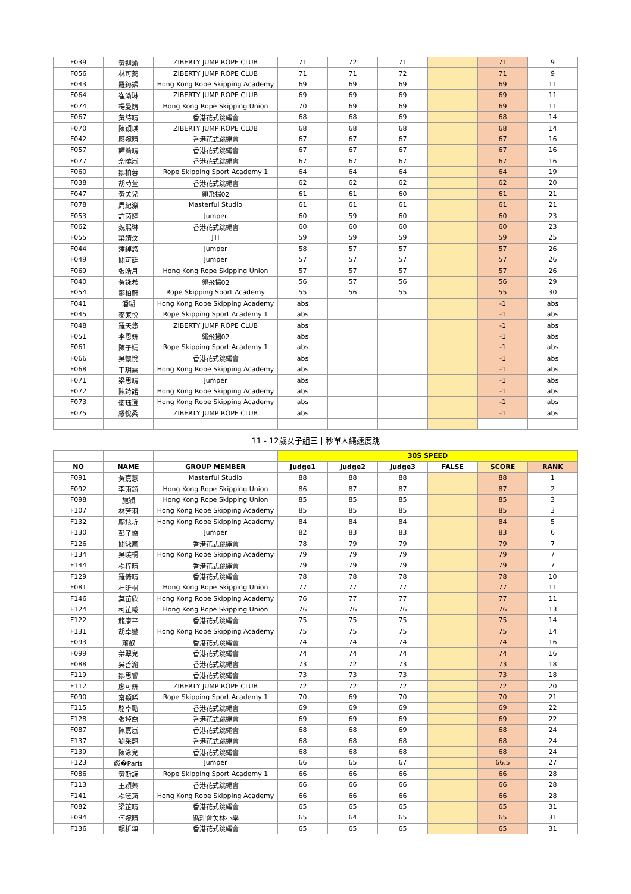| F039 | 黃迦渝 | ZIBERTY JUMP ROPE CLUB | 71 | 72 | 71 | | 71 | 9 |
| F056 | 林可蕎 | ZIBERTY JUMP ROPE CLUB | 71 | 71 | 72 | | 71 | 9 |
| F043 | 羅鈊鍒 | Hong Kong Rope Skipping Academy | 69 | 69 | 69 | | 69 | 11 |
| F064 | 崔渝琳 | ZIBERTY JUMP ROPE CLUB | 69 | 69 | 69 | | 69 | 11 |
| F074 | 楊曼婧 | Hong Kong Rope Skipping Union | 70 | 69 | 69 | | 69 | 11 |
| F067 | 黃詩晴 | 香港花式跳繩會 | 68 | 68 | 69 | | 68 | 14 |
| F070 | 陳穎琪 | ZIBERTY JUMP ROPE CLUB | 68 | 68 | 68 | | 68 | 14 |
| F042 | 廖婉晴 | 香港花式跳繩會 | 67 | 67 | 67 | | 67 | 16 |
| F057 | 譚蕎晴 | 香港花式跳繩會 | 67 | 67 | 67 | | 67 | 16 |
| F077 | 佘曉嵐 | 香港花式跳繩會 | 67 | 67 | 67 | | 67 | 16 |
| F060 | 鄒柏蓉 | Rope Skipping Sport Academy 1 | 64 | 64 | 64 | | 64 | 19 |
| F038 | 胡芍萱 | 香港花式跳繩會 | 62 | 62 | 62 | | 62 | 20 |
| F047 | 黃美兒 | 繩飛揚02 | 61 | 61 | 60 | | 61 | 21 |
| F078 | 周紀濼 | Masterful Studio | 61 | 61 | 61 | | 61 | 21 |
| F053 | 許茵婷 | Jumper | 60 | 59 | 60 | | 60 | 23 |
| F062 | 魏熙琳 | 香港花式跳繩會 | 60 | 60 | 60 | | 60 | 23 |
| F055 | 梁靖汶 | JTI | 59 | 59 | 59 | | 59 | 25 |
| F044 | 潘綽悠 | Jumper | 58 | 57 | 57 | | 57 | 26 |
| F049 | 關可廷 | Jumper | 57 | 57 | 57 | | 57 | 26 |
| F069 | 張皓月 | Hong Kong Rope Skipping Union | 57 | 57 | 57 | | 57 | 26 |
| F040 | 黃詠希 | 繩飛揚02 | 56 | 57 | 56 | | 56 | 29 |
| F054 | 鄒柏蔚 | Rope Skipping Sport Academy | 55 | 56 | 55 | | 55 | 30 |
| F041 | 潘瑚 | Hong Kong Rope Skipping Academy | abs | | | | -1 | abs |
| F045 | 麥家悦 | Rope Skipping Sport Academy 1 | abs | | | | -1 | abs |
| F048 | 羅天悠 | ZIBERTY JUMP ROPE CLUB | abs | | | | -1 | abs |
| F051 | 李恩妍 | 繩飛揚02 | abs | | | | -1 | abs |
| F061 | 陳子嫣 | Rope Skipping Sport Academy 1 | abs | | | | -1 | abs |
| F066 | 吳懷悅 | 香港花式跳繩會 | abs | | | | -1 | abs |
| F068 | 王玥霖 | Hong Kong Rope Skipping Academy | abs | | | | -1 | abs |
| F071 | 梁思晴 | Jumper | abs | | | | -1 | abs |
| F072 | 陳詩諾 | Hong Kong Rope Skipping Academy | abs | | | | -1 | abs |
| F073 | 衞珏澄 | Hong Kong Rope Skipping Academy | abs | | | | -1 | abs |
| F075 | 繆悅柔 | ZIBERTY JUMP ROPE CLUB | abs | | | | -1 | abs |
| 11 - 12歲女子組三十秒單人繩速度跳 | | | | | | | | |
| | | | 30S SPEED | | | | | |
| NO | NAME | GROUP MEMBER | Judge1 | Judge2 | Judge3 | FALSE | SCORE | RANK |
| F091 | 黃嘉慧 | Masterful Studio | 88 | 88 | 88 | | 88 | 1 |
| F092 | 李雨錡 | Hong Kong Rope Skipping Union | 86 | 87 | 87 | | 87 | 2 |
| F098 | 施穎 | Hong Kong Rope Skipping Union | 85 | 85 | 85 | | 85 | 3 |
| F107 | 林芳羽 | Hong Kong Rope Skipping Academy | 85 | 85 | 85 | | 85 | 3 |
| F132 | 鄺鉉圻 | Hong Kong Rope Skipping Academy | 84 | 84 | 84 | | 84 | 5 |
| F130 | 彭子僑 | Jumper | 82 | 83 | 83 | | 83 | 6 |
| F126 | 關泳嵐 | 香港花式跳繩會 | 78 | 79 | 79 | | 79 | 7 |
| F134 | 吳曉桐 | Hong Kong Rope Skipping Academy | 79 | 79 | 79 | | 79 | 7 |
| F144 | 楊梓晴 | 香港花式跳繩會 | 79 | 79 | 79 | | 79 | 7 |
| F129 | 羅倚晴 | 香港花式跳繩會 | 78 | 78 | 78 | | 78 | 10 |
| F081 | 杜昕桐 | Hong Kong Rope Skipping Union | 77 | 77 | 77 | | 77 | 11 |
| F146 | 莫苗欣 | Hong Kong Rope Skipping Academy | 76 | 77 | 77 | | 77 | 11 |
| F124 | 柯芷曦 | Hong Kong Rope Skipping Union | 76 | 76 | 76 | | 76 | 13 |
| F122 | 龍康平 | 香港花式跳繩會 | 75 | 75 | 75 | | 75 | 14 |
| F131 | 胡卓鑾 | Hong Kong Rope Skipping Academy | 75 | 75 | 75 | | 75 | 14 |
| F093 | 蕭叡 | 香港花式跳繩會 | 74 | 74 | 74 | | 74 | 16 |
| F099 | 葉翠兒 | 香港花式跳繩會 | 74 | 74 | 74 | | 74 | 16 |
| F088 | 吳善渝 | 香港花式跳繩會 | 73 | 72 | 73 | | 73 | 18 |
| F119 | 鄒思睿 | 香港花式跳繩會 | 73 | 73 | 73 | | 73 | 18 |
| F112 | 廖可妍 | ZIBERTY JUMP ROPE CLUB | 72 | 72 | 72 | | 72 | 20 |
| F090 | 甯穎晞 | Rope Skipping Sport Academy 1 | 70 | 69 | 70 | | 70 | 21 |
| F115 | 駱卓勵 | 香港花式跳繩會 | 69 | 69 | 69 | | 69 | 22 |
| F128 | 張焯喬 | 香港花式跳繩會 | 69 | 69 | 69 | | 69 | 22 |
| F087 | 陳嘉嵐 | 香港花式跳繩會 | 68 | 68 | 69 | | 68 | 24 |
| F137 | 劉采翹 | 香港花式跳繩會 | 68 | 68 | 68 | | 68 | 24 |
| F139 | 陳泳兒 | 香港花式跳繩會 | 68 | 68 | 68 | | 68 | 24 |
| F123 | 嚴�París | Jumper | 66 | 65 | 67 | | 66.5 | 27 |
| F086 | 黃斯詩 | Rope Skipping Sport Academy 1 | 66 | 66 | 66 | | 66 | 28 |
| F113 | 王穎蓁 | 香港花式跳繩會 | 66 | 66 | 66 | | 66 | 28 |
| F141 | 楊澤筠 | Hong Kong Rope Skipping Academy | 66 | 66 | 66 | | 66 | 28 |
| F082 | 梁芷晴 | 香港花式跳繩會 | 65 | 65 | 65 | | 65 | 31 |
| F094 | 何婉晴 | 循理會美林小學 | 65 | 64 | 65 | | 65 | 31 |
| F136 | 賴析頌 | 香港花式跳繩會 | 65 | 65 | 65 | | 65 | 31 |